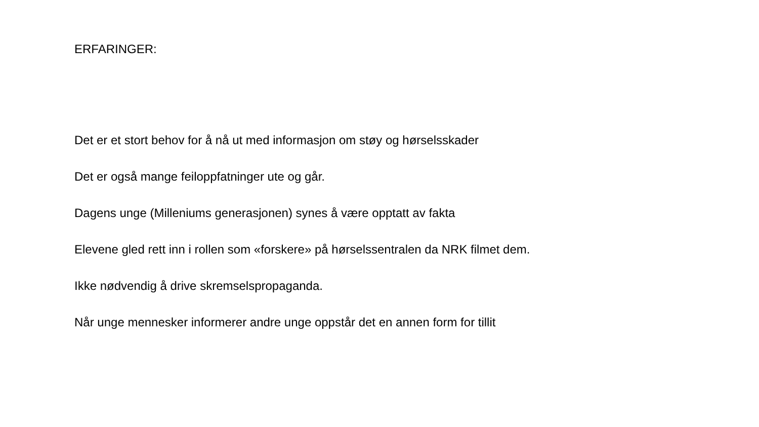ERFARINGER:
Det er et stort behov for å nå ut med informasjon om støy og hørselsskader
Det er også mange feiloppfatninger ute og går.
Dagens unge (Milleniums generasjonen) synes å være opptatt av fakta
Elevene gled rett inn i rollen som «forskere» på hørselssentralen da NRK filmet dem.
Ikke nødvendig å drive skremselspropaganda.
Når unge mennesker informerer andre unge oppstår det en annen form for tillit